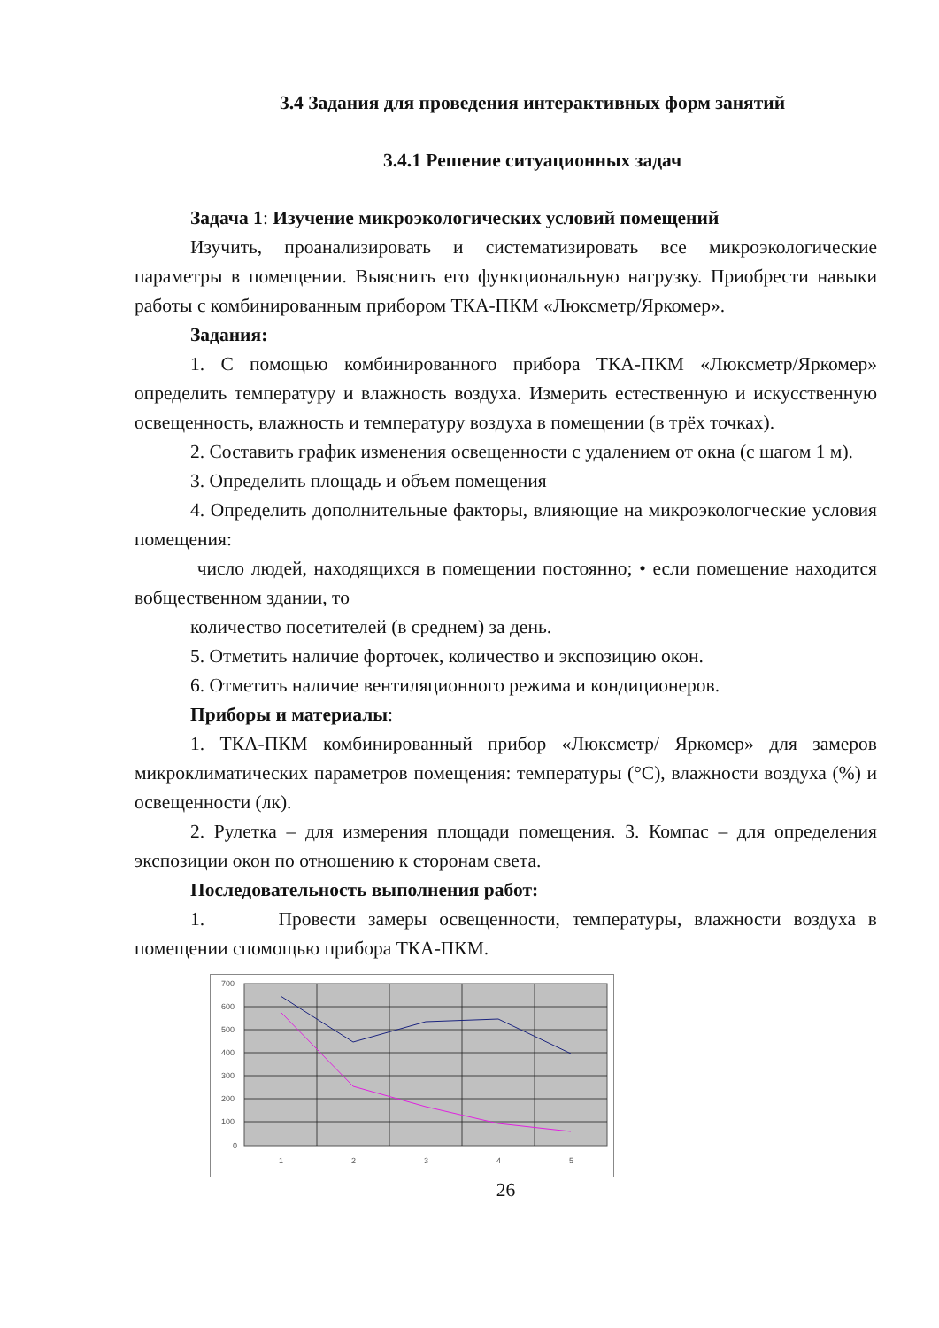3.4 Задания для проведения интерактивных форм занятий
3.4.1 Решение ситуационных задач
Задача 1: Изучение микроэкологических условий помещений
Изучить, проанализировать и систематизировать все микроэкологические параметры в помещении. Выяснить его функциональную нагрузку. Приобрести навыки работы с комбинированным прибором ТКА-ПКМ «Люксметр/Яркомер».
Задания:
1. С помощью комбинированного прибора ТКА-ПКМ «Люксметр/Яркомер» определить температуру и влажность воздуха. Измерить естественную и искусственную освещенность, влажность и температуру воздуха в помещении (в трёх точках).
2. Составить график изменения освещенности с удалением от окна (с шагом 1 м).
3. Определить площадь и объем помещения
4. Определить дополнительные факторы, влияющие на микроэкологческие условия помещения:
число людей, находящихся в помещении постоянно; • если помещение находится вобщественном здании, то
количество посетителей (в среднем) за день.
5. Отметить наличие форточек, количество и экспозицию окон.
6. Отметить наличие вентиляционного режима и кондиционеров.
Приборы и материалы:
1. ТКА-ПКМ комбинированный прибор «Люксметр/ Яркомер» для замеров микроклиматических параметров помещения: температуры (°С), влажности воздуха (%) и освещенности (лк).
2. Рулетка – для измерения площади помещения. 3. Компас – для определения экспозиции окон по отношению к сторонам света.
Последовательность выполнения работ:
1. Провести замеры освещенности, температуры, влажности воздуха в помещении спомощью прибора ТКА-ПКМ.
700
600
500
400
300
200
100
0
1
2
3
4
5
26